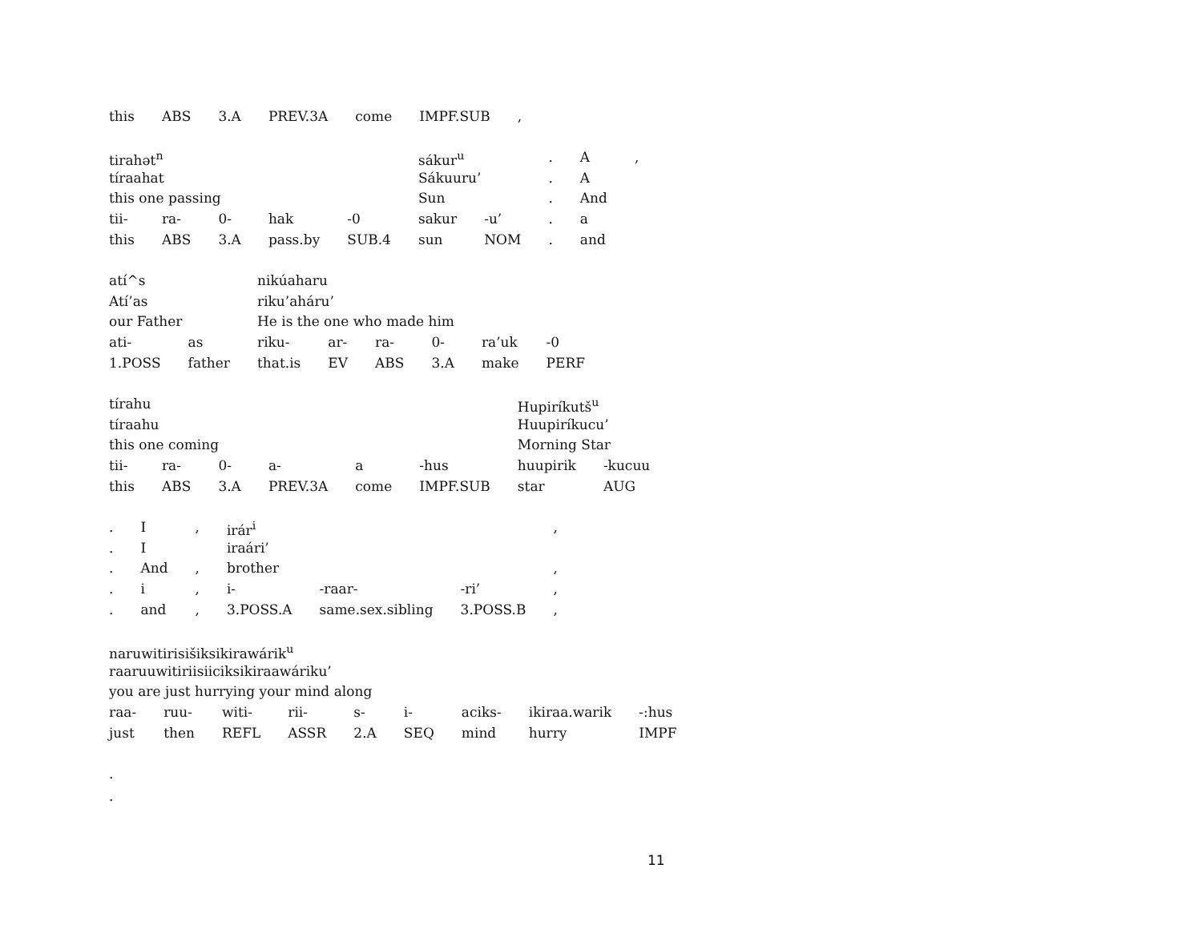| this | ABS | 3.A | PREV.3A | come | IMPF.SUB | , |
| tirahət<sup>n</sup> | | | | | sákur<sup>u</sup> | | . | A | , |
| tíraahat | | | | | Sákuuru’ | | . | A | |
| this one passing | | | | | Sun | | . | And | |
| tii- | ra- | 0- | hak | -0 | sakur | -u’ | . | a | |
| this | ABS | 3.A | pass.by | SUB.4 | sun | NOM | . | and | |
| atí^s | | nikúaharu | | | | | |
| Atí’as | | riku’aháru’ | | | | | |
| our Father | | He is the one who made him | | | | | |
| ati- | as | riku- | ar- | ra- | 0- | ra’uk | -0 |
| 1.POSS | father | that.is | EV | ABS | 3.A | make | PERF |
| tírahu | | | | | | Hupiríkutš<sup>u</sup> | |
| tíraahu | | | | | | Huupiríkucu’ | |
| this one coming | | | | | | Morning Star | |
| tii- | ra- | 0- | a- | a | -hus | huupirik | -kucuu |
| this | ABS | 3.A | PREV.3A | come | IMPF.SUB | star | AUG |
| . | I | , | irár<sup>i</sup> | | | , |
| . | I | | iraári’ | | | |
| . | And | , | brother | | | , |
| . | i | , | i- | -raar- | -ri’ | , |
| . | and | , | 3.POSS.A | same.sex.sibling | 3.POSS.B | , |
| naruwitirisišiksikirawárik<sup>u</sup> | | | | | | | | |
| raaruuwitiriisiiciksikiraawáriku’ | | | | | | | | |
| you are just hurrying your mind along | | | | | | | | |
| raa- | ruu- | witi- | rii- | s- | i- | aciks- | ikiraa.warik | -:hus |
| just | then | REFL | ASSR | 2.A | SEQ | mind | hurry | IMPF |
.
.
11